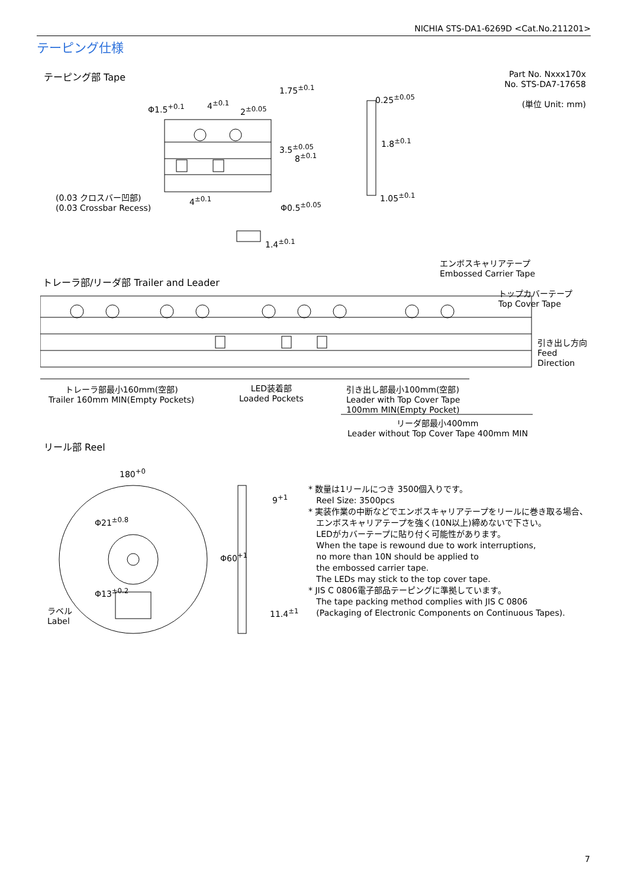NICHIA STS-DA1-6269D <Cat.No.211201>
テーピング仕様
テーピング部 Tape
Part No. Nxxx170x
No. STS-DA7-17658
(単位 Unit: mm)
Φ1.5<sup>+0.1</sup> 4<sup>±0.1</sup>
2<sup>±0.05</sup>
1.75<sup>±0.1</sup>
3.5<sup>±0.05</sup>
8<sup>±0.1</sup>
0.25<sup>±0.05</sup>
1.8<sup>±0.1</sup>
1.05<sup>±0.1</sup>
(0.03 クロスバー凹部)
(0.03 Crossbar Recess)
4<sup>±0.1</sup>
Φ0.5<sup>±0.05</sup>
1.4<sup>±0.1</sup>
エンボスキャリアテープ
Embossed Carrier Tape
トレーラ部/リーダ部 Trailer and Leader
トップカバーテープ
Top Cover Tape
引き出し方向
Feed
Direction
トレーラ部最小160mm(空部)
Trailer 160mm MIN(Empty Pockets)
LED装着部
Loaded Pockets
引き出し部最小100mm(空部)
Leader with Top Cover Tape
100mm MIN(Empty Pocket)
リーダ部最小400mm
Leader without Top Cover Tape 400mm MIN
リール部 Reel
180<sup>+0</sup>
Φ21<sup>±0.8</sup>
Φ13<sup>±0.2</sup>
Φ60<sup>+1</sup>
9<sup>+1</sup>
11.4<sup>±1</sup>
ラベル
Label
* 数量は1リールにつき 3500個入りです。
Reel Size: 3500pcs
* 実装作業の中断などでエンボスキャリアテープをリールに巻き取る場合、
エンボスキャリアテープを強く(10N以上)締めないで下さい。
LEDがカバーテープに貼り付く可能性があります。
When the tape is rewound due to work interruptions,
no more than 10N should be applied to
the embossed carrier tape.
The LEDs may stick to the top cover tape.
* JIS C 0806電子部品テーピングに準拠しています。
The tape packing method complies with JIS C 0806
(Packaging of Electronic Components on Continuous Tapes).
7